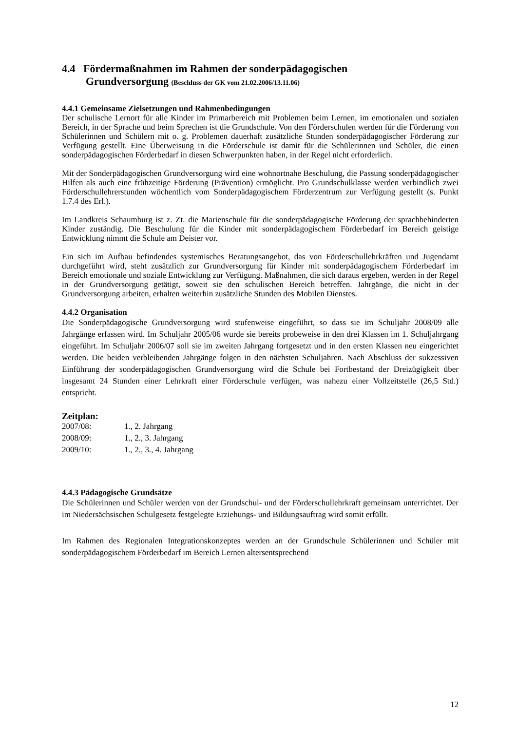4.4 Fördermaßnahmen im Rahmen der sonderpädagogischen
Grundversorgung (Beschluss der GK vom 21.02.2006/13.11.06)
4.4.1 Gemeinsame Zielsetzungen und Rahmenbedingungen
Der schulische Lernort für alle Kinder im Primarbereich mit Problemen beim Lernen, im emotionalen und sozialen Bereich, in der Sprache und beim Sprechen ist die Grundschule. Von den Förderschulen werden für die Förderung von Schülerinnen und Schülern mit o. g. Problemen dauerhaft zusätzliche Stunden sonderpädagogischer Förderung zur Verfügung gestellt. Eine Überweisung in die Förderschule ist damit für die Schülerinnen und Schüler, die einen sonderpädagogischen Förderbedarf in diesen Schwerpunkten haben, in der Regel nicht erforderlich.
Mit der Sonderpädagogischen Grundversorgung wird eine wohnortnahe Beschulung, die Passung sonderpädagogischer Hilfen als auch eine frühzeitige Förderung (Prävention) ermöglicht. Pro Grundschulklasse werden verbindlich zwei Förderschullehrerstunden wöchentlich vom Sonderpädagogischem Förderzentrum zur Verfügung gestellt (s. Punkt 1.7.4 des Erl.).
Im Landkreis Schaumburg ist z. Zt. die Marienschule für die sonderpädagogische Förderung der sprachbehinderten Kinder zuständig. Die Beschulung für die Kinder mit sonderpädagogischem Förderbedarf im Bereich geistige Entwicklung nimmt die Schule am Deister vor.
Ein sich im Aufbau befindendes systemisches Beratungsangebot, das von Förderschullehrkräften und Jugendamt durchgeführt wird, steht zusätzlich zur Grundversorgung für Kinder mit sonderpädagogischem Förderbedarf im Bereich emotionale und soziale Entwicklung zur Verfügung. Maßnahmen, die sich daraus ergeben, werden in der Regel in der Grundversorgung getätigt, soweit sie den schulischen Bereich betreffen. Jahrgänge, die nicht in der Grundversorgung arbeiten, erhalten weiterhin zusätzliche Stunden des Mobilen Dienstes.
4.4.2 Organisation
Die Sonderpädagogische Grundversorgung wird stufenweise eingeführt, so dass sie im Schuljahr 2008/09 alle Jahrgänge erfassen wird. Im Schuljahr 2005/06 wurde sie bereits probeweise in den drei Klassen im 1. Schuljahrgang eingeführt. Im Schuljahr 2006/07 soll sie im zweiten Jahrgang fortgesetzt und in den ersten Klassen neu eingerichtet werden. Die beiden verbleibenden Jahrgänge folgen in den nächsten Schuljahren. Nach Abschluss der sukzessiven Einführung der sonderpädagogischen Grundversorgung wird die Schule bei Fortbestand der Dreizügigkeit über insgesamt 24 Stunden einer Lehrkraft einer Förderschule verfügen, was nahezu einer Vollzeitstelle (26,5 Std.) entspricht.
Zeitplan:
| 2007/08: | 1., 2. Jahrgang |
| 2008/09: | 1., 2., 3. Jahrgang |
| 2009/10: | 1., 2., 3., 4. Jahrgang |
4.4.3 Pädagogische Grundsätze
Die Schülerinnen und Schüler werden von der Grundschul- und der Förderschullehrkraft gemeinsam unterrichtet. Der im Niedersächsischen Schulgesetz festgelegte Erziehungs- und Bildungsauftrag wird somit erfüllt.
Im Rahmen des Regionalen Integrationskonzeptes werden an der Grundschule Schülerinnen und Schüler mit sonderpädagogischem Förderbedarf im Bereich Lernen altersentsprechend
12